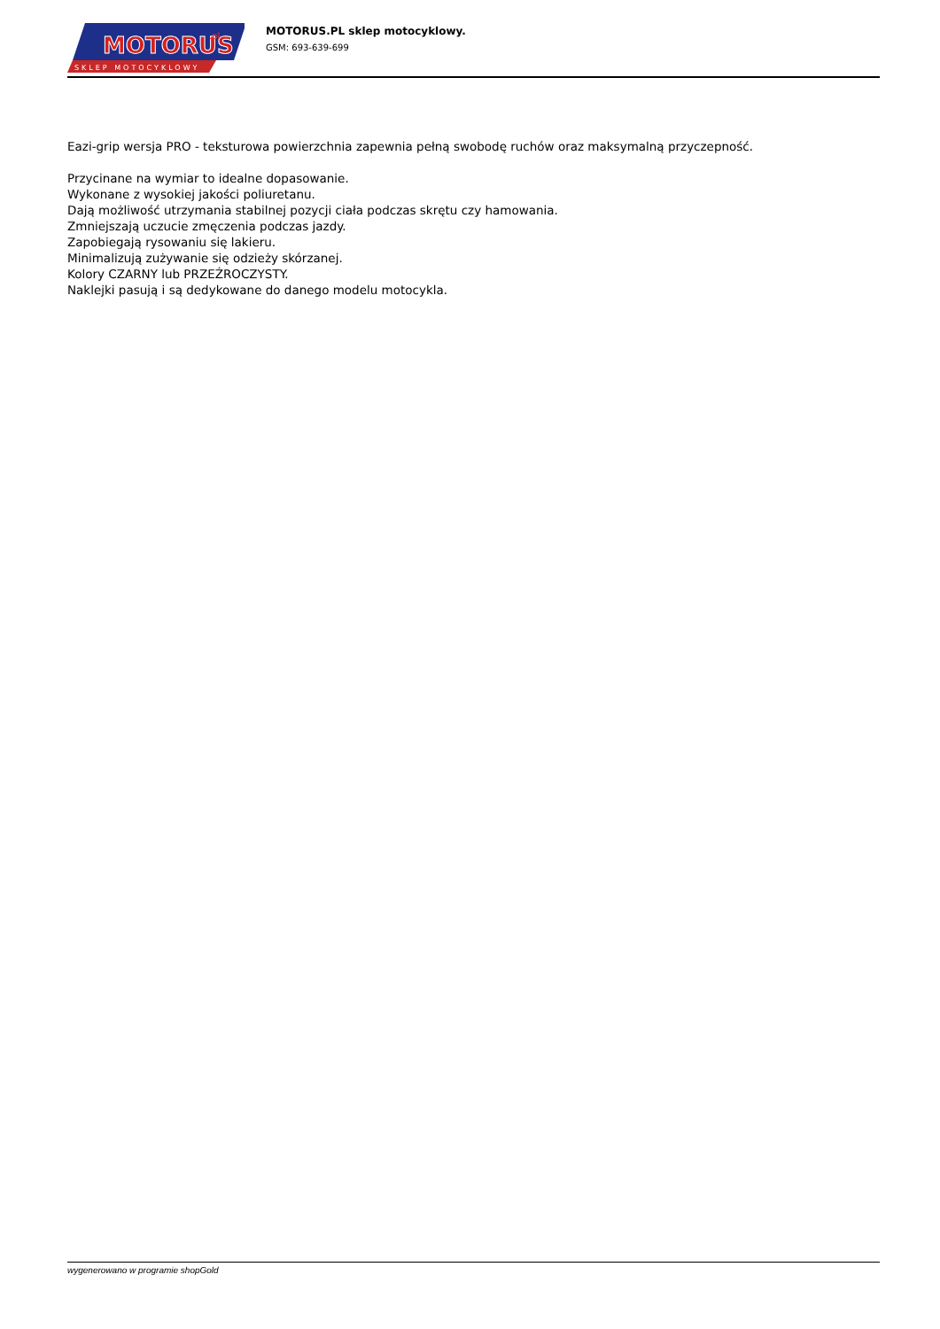MOTORUS
.pl
SKLEP MOTOCYKLOWY
MOTORUS.PL sklep motocyklowy.
GSM: 693-639-699
Eazi-grip wersja PRO - teksturowa powierzchnia zapewnia pełną swobodę ruchów oraz maksymalną przyczepność.
Przycinane na wymiar to idealne dopasowanie.
Wykonane z wysokiej jakości poliuretanu.
Dają możliwość utrzymania stabilnej pozycji ciała podczas skrętu czy hamowania.
Zmniejszają uczucie zmęczenia podczas jazdy.
Zapobiegają rysowaniu się lakieru.
Minimalizują zużywanie się odzieży skórzanej.
Kolory CZARNY lub PRZEŹROCZYSTY.
Naklejki pasują i są dedykowane do danego modelu motocykla.
wygenerowano w programie shopGold